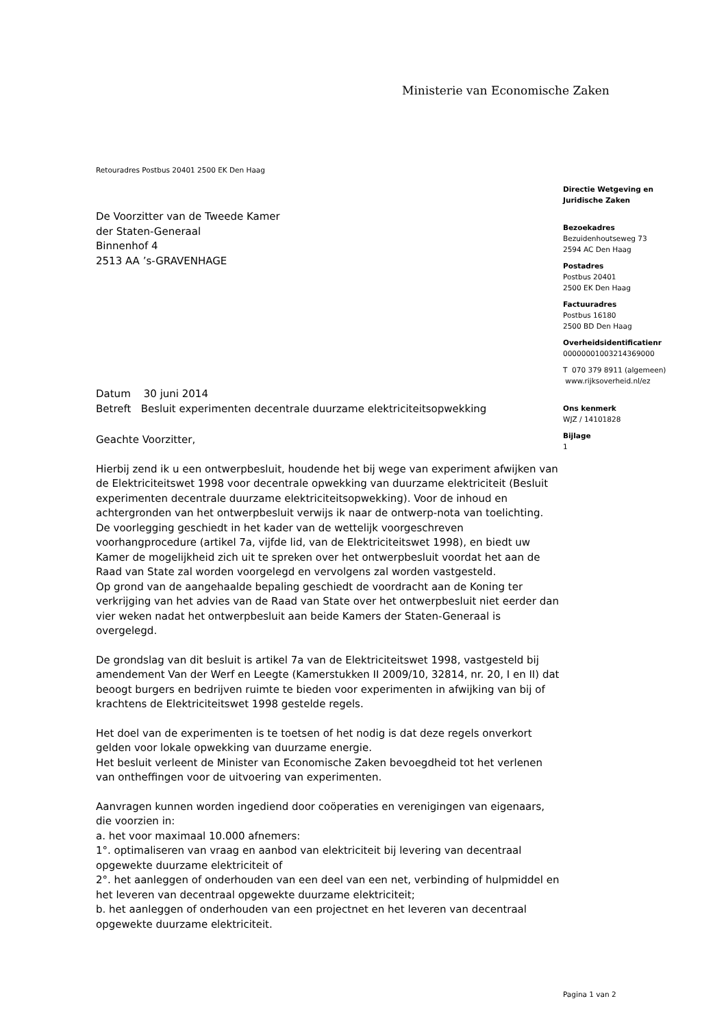Ministerie van Economische Zaken
Retouradres Postbus 20401 2500 EK Den Haag
De Voorzitter van de Tweede Kamer
der Staten-Generaal
Binnenhof 4
2513 AA ’s-GRAVENHAGE
Directie Wetgeving en
Juridische Zaken
Bezoekadres
Bezuidenhoutseweg 73
2594 AC Den Haag
Postadres
Postbus 20401
2500 EK Den Haag
Factuuradres
Postbus 16180
2500 BD Den Haag
Overheidsidentificatienr
00000001003214369000
T 070 379 8911 (algemeen)
www.rijksoverheid.nl/ez
Ons kenmerk
WJZ / 14101828
Bijlage
1
Datum 30 juni 2014
Betreft Besluit experimenten decentrale duurzame elektriciteitsopwekking
Geachte Voorzitter,
Hierbij zend ik u een ontwerpbesluit, houdende het bij wege van experiment afwijken van de Elektriciteitswet 1998 voor decentrale opwekking van duurzame elektriciteit (Besluit experimenten decentrale duurzame elektriciteitsopwekking). Voor de inhoud en achtergronden van het ontwerpbesluit verwijs ik naar de ontwerp-nota van toelichting.
De voorlegging geschiedt in het kader van de wettelijk voorgeschreven voorhangprocedure (artikel 7a, vijfde lid, van de Elektriciteitswet 1998), en biedt uw Kamer de mogelijkheid zich uit te spreken over het ontwerpbesluit voordat het aan de Raad van State zal worden voorgelegd en vervolgens zal worden vastgesteld.
Op grond van de aangehaalde bepaling geschiedt de voordracht aan de Koning ter verkrijging van het advies van de Raad van State over het ontwerpbesluit niet eerder dan vier weken nadat het ontwerpbesluit aan beide Kamers der Staten-Generaal is overgelegd.
De grondslag van dit besluit is artikel 7a van de Elektriciteitswet 1998, vastgesteld bij amendement Van der Werf en Leegte (Kamerstukken II 2009/10, 32814, nr. 20, I en II) dat beoogt burgers en bedrijven ruimte te bieden voor experimenten in afwijking van bij of krachtens de Elektriciteitswet 1998 gestelde regels.
Het doel van de experimenten is te toetsen of het nodig is dat deze regels onverkort gelden voor lokale opwekking van duurzame energie.
Het besluit verleent de Minister van Economische Zaken bevoegdheid tot het verlenen van ontheffingen voor de uitvoering van experimenten.
Aanvragen kunnen worden ingediend door coöperaties en verenigingen van eigenaars, die voorzien in:
a. het voor maximaal 10.000 afnemers:
1°. optimaliseren van vraag en aanbod van elektriciteit bij levering van decentraal opgewekte duurzame elektriciteit of
2°. het aanleggen of onderhouden van een deel van een net, verbinding of hulpmiddel en het leveren van decentraal opgewekte duurzame elektriciteit;
b. het aanleggen of onderhouden van een projectnet en het leveren van decentraal opgewekte duurzame elektriciteit.
Pagina 1 van 2